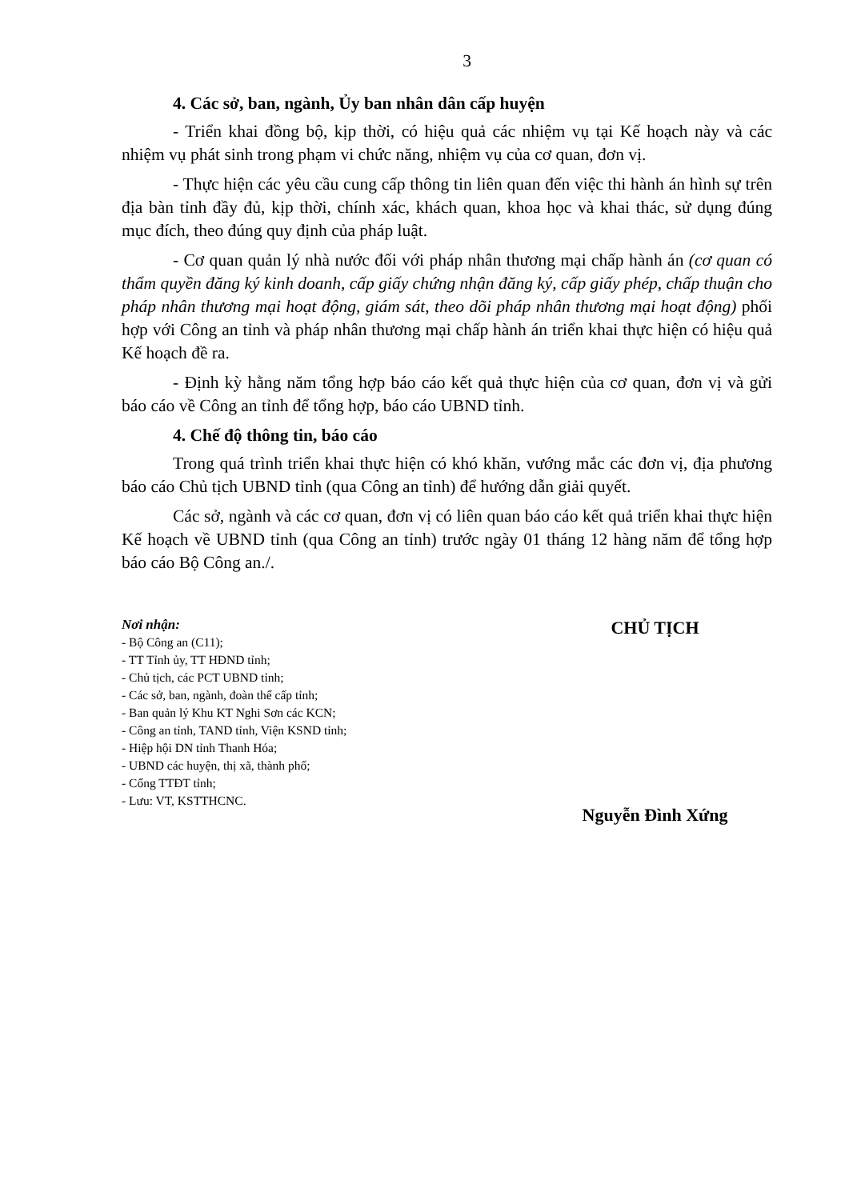3
4. Các sở, ban, ngành, Ủy ban nhân dân cấp huyện
- Triển khai đồng bộ, kịp thời, có hiệu quả các nhiệm vụ tại Kế hoạch này và các nhiệm vụ phát sinh trong phạm vi chức năng, nhiệm vụ của cơ quan, đơn vị.
- Thực hiện các yêu cầu cung cấp thông tin liên quan đến việc thi hành án hình sự trên địa bàn tỉnh đầy đủ, kịp thời, chính xác, khách quan, khoa học và khai thác, sử dụng đúng mục đích, theo đúng quy định của pháp luật.
- Cơ quan quản lý nhà nước đối với pháp nhân thương mại chấp hành án (cơ quan có thẩm quyền đăng ký kinh doanh, cấp giấy chứng nhận đăng ký, cấp giấy phép, chấp thuận cho pháp nhân thương mại hoạt động, giám sát, theo dõi pháp nhân thương mại hoạt động) phối hợp với Công an tỉnh và pháp nhân thương mại chấp hành án triển khai thực hiện có hiệu quả Kế hoạch đề ra.
- Định kỳ hằng năm tổng hợp báo cáo kết quả thực hiện của cơ quan, đơn vị và gửi báo cáo về Công an tỉnh để tổng hợp, báo cáo UBND tỉnh.
4. Chế độ thông tin, báo cáo
Trong quá trình triển khai thực hiện có khó khăn, vướng mắc các đơn vị, địa phương báo cáo Chủ tịch UBND tỉnh (qua Công an tỉnh) để hướng dẫn giải quyết.
Các sở, ngành và các cơ quan, đơn vị có liên quan báo cáo kết quả triển khai thực hiện Kế hoạch về UBND tỉnh (qua Công an tỉnh) trước ngày 01 tháng 12 hàng năm để tổng hợp báo cáo Bộ Công an./.
Nơi nhận:
- Bộ Công an (C11);
- TT Tỉnh ủy, TT HĐND tỉnh;
- Chủ tịch, các PCT UBND tỉnh;
- Các sở, ban, ngành, đoàn thể cấp tỉnh;
- Ban quản lý Khu KT Nghi Sơn các KCN;
- Công an tỉnh, TAND tỉnh, Viện KSND tỉnh;
- Hiệp hội DN tỉnh Thanh Hóa;
- UBND các huyện, thị xã, thành phố;
- Cổng TTĐT tỉnh;
- Lưu: VT, KSTTHCNC.
CHỦ TỊCH
Nguyễn Đình Xứng